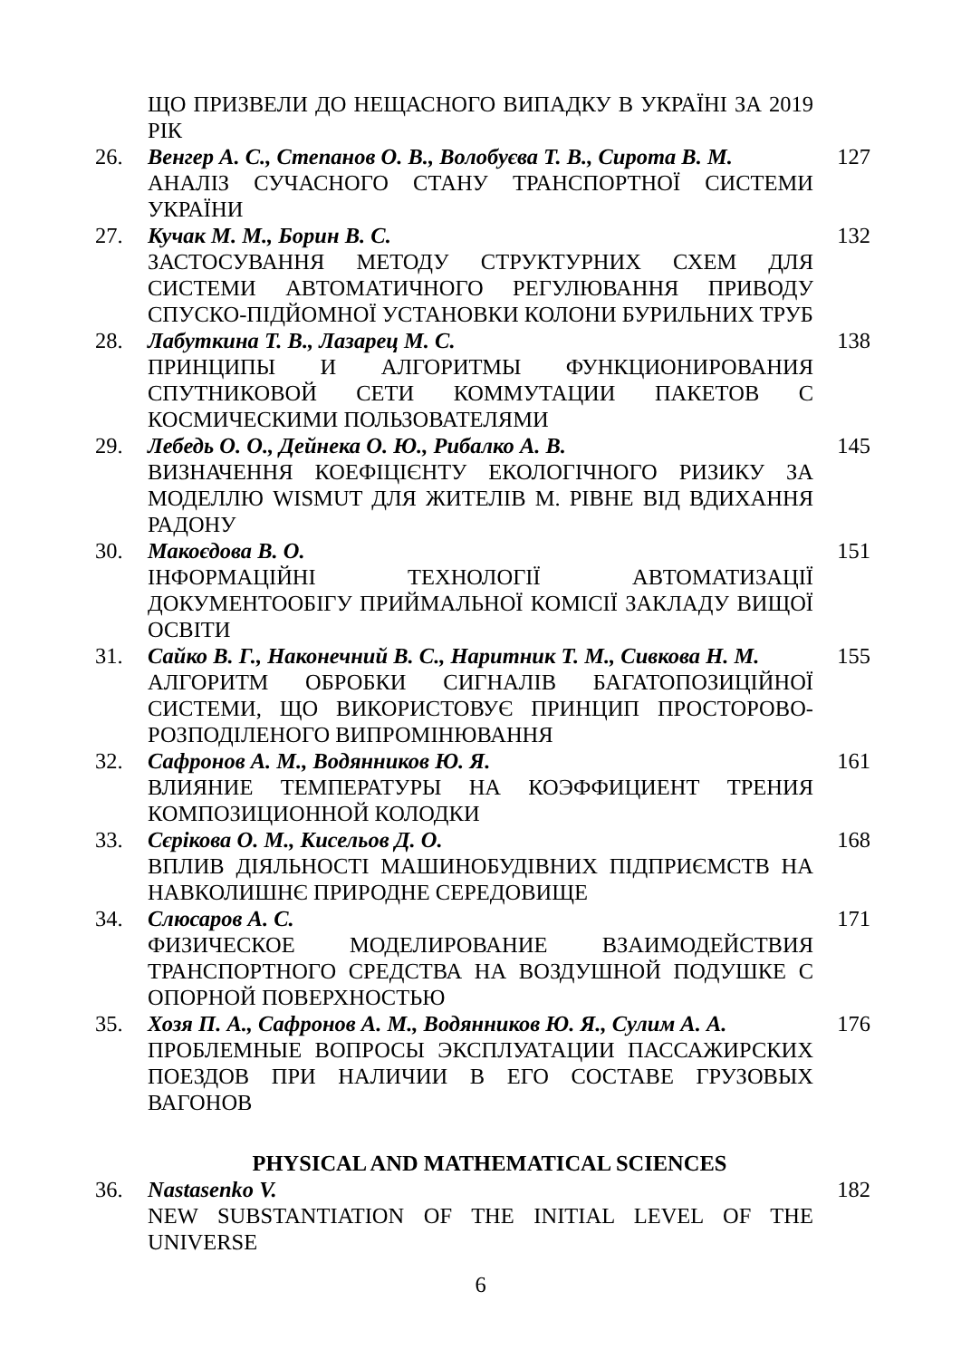| | ЩО ПРИЗВЕЛИ ДО НЕЩАСНОГО ВИПАДКУ В УКРАЇНІ ЗА 2019 РІК | |
| 26. | Венгер А. С., Степанов О. В., Волобуєва Т. В., Сирота В. М. АНАЛІЗ СУЧАСНОГО СТАНУ ТРАНСПОРТНОЇ СИСТЕМИ УКРАЇНИ | 127 |
| 27. | Кучак М. М., Борин В. С. ЗАСТОСУВАННЯ МЕТОДУ СТРУКТУРНИХ СХЕМ ДЛЯ СИСТЕМИ АВТОМАТИЧНОГО РЕГУЛЮВАННЯ ПРИВОДУ СПУСКО-ПІДЙОМНОЇ УСТАНОВКИ КОЛОНИ БУРИЛЬНИХ ТРУБ | 132 |
| 28. | Лабуткина Т. В., Лазарец М. С. ПРИНЦИПЫ И АЛГОРИТМЫ ФУНКЦИОНИРОВАНИЯ СПУТНИКОВОЙ СЕТИ КОММУТАЦИИ ПАКЕТОВ С КОСМИЧЕСКИМИ ПОЛЬЗОВАТЕЛЯМИ | 138 |
| 29. | Лебедь О. О., Дейнека О. Ю., Рибалко А. В. ВИЗНАЧЕННЯ КОЕФІЦІЄНТУ ЕКОЛОГІЧНОГО РИЗИКУ ЗА МОДЕЛЛЮ WISMUT ДЛЯ ЖИТЕЛІВ М. РІВНЕ ВІД ВДИХАННЯ РАДОНУ | 145 |
| 30. | Макоєдова В. О. ІНФОРМАЦІЙНІ ТЕХНОЛОГІЇ АВТОМАТИЗАЦІЇ ДОКУМЕНТООБІГУ ПРИЙМАЛЬНОЇ КОМІСІЇ ЗАКЛАДУ ВИЩОЇ ОСВІТИ | 151 |
| 31. | Сайко В. Г., Наконечний В. С., Наритник Т. М., Сивкова Н. М. АЛГОРИТМ ОБРОБКИ СИГНАЛІВ БАГАТОПОЗИЦІЙНОЇ СИСТЕМИ, ЩО ВИКОРИСТОВУЄ ПРИНЦИП ПРОСТОРОВО-РОЗПОДІЛЕНОГО ВИПРОМІНЮВАННЯ | 155 |
| 32. | Сафронов А. М., Водянников Ю. Я. ВЛИЯНИЕ ТЕМПЕРАТУРЫ НА КОЭФФИЦИЕНТ ТРЕНИЯ КОМПОЗИЦИОННОЙ КОЛОДКИ | 161 |
| 33. | Сєрікова О. М., Кисельов Д. О. ВПЛИВ ДІЯЛЬНОСТІ МАШИНОБУДІВНИХ ПІДПРИЄМСТВ НА НАВКОЛИШНЄ ПРИРОДНЕ СЕРЕДОВИЩЕ | 168 |
| 34. | Слюсаров А. С. ФИЗИЧЕСКОЕ МОДЕЛИРОВАНИЕ ВЗАИМОДЕЙСТВИЯ ТРАНСПОРТНОГО СРЕДСТВА НА ВОЗДУШНОЙ ПОДУШКЕ С ОПОРНОЙ ПОВЕРХНОСТЬЮ | 171 |
| 35. | Хозя П. А., Сафронов А. М., Водянников Ю. Я., Сулим А. А. ПРОБЛЕМНЫЕ ВОПРОСЫ ЭКСПЛУАТАЦИИ ПАССАЖИРСКИХ ПОЕЗДОВ ПРИ НАЛИЧИИ В ЕГО СОСТАВЕ ГРУЗОВЫХ ВАГОНОВ | 176 |
PHYSICAL AND MATHEMATICAL SCIENCES
| 36. | Nastasenko V. NEW SUBSTANTIATION OF THE INITIAL LEVEL OF THE UNIVERSE | 182 |
6